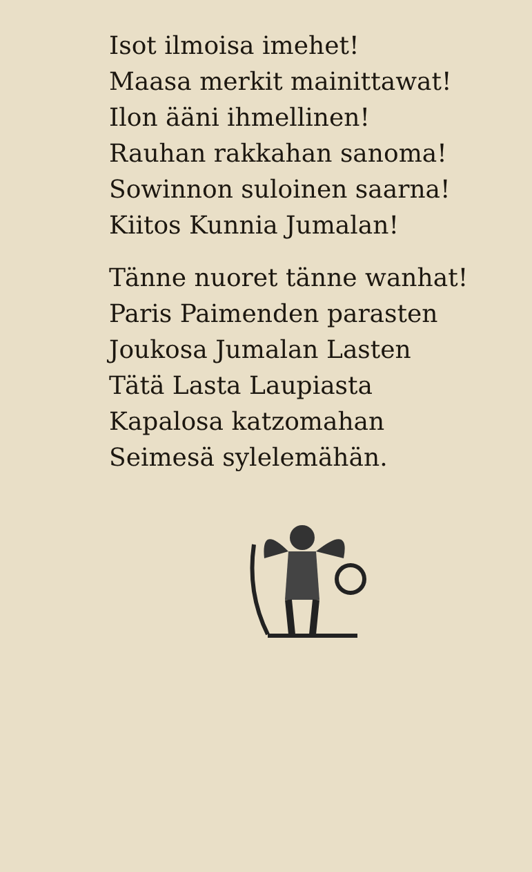Isot ilmoisa imehet!
Maasa merkit mainittawat!
Ilon ääni ihmellinen!
Rauhan rakkahan sanoma!
Sowinnon suloinen saarna!
Kiitos Kunnia Jumalan!
Tänne nuoret tänne wanhat!
Paris Paimenden parasten
Joukosa Jumalan Lasten
Tätä Lasta Laupiasta
Kapalosa katzomahan
Seimesä sylelemähän.